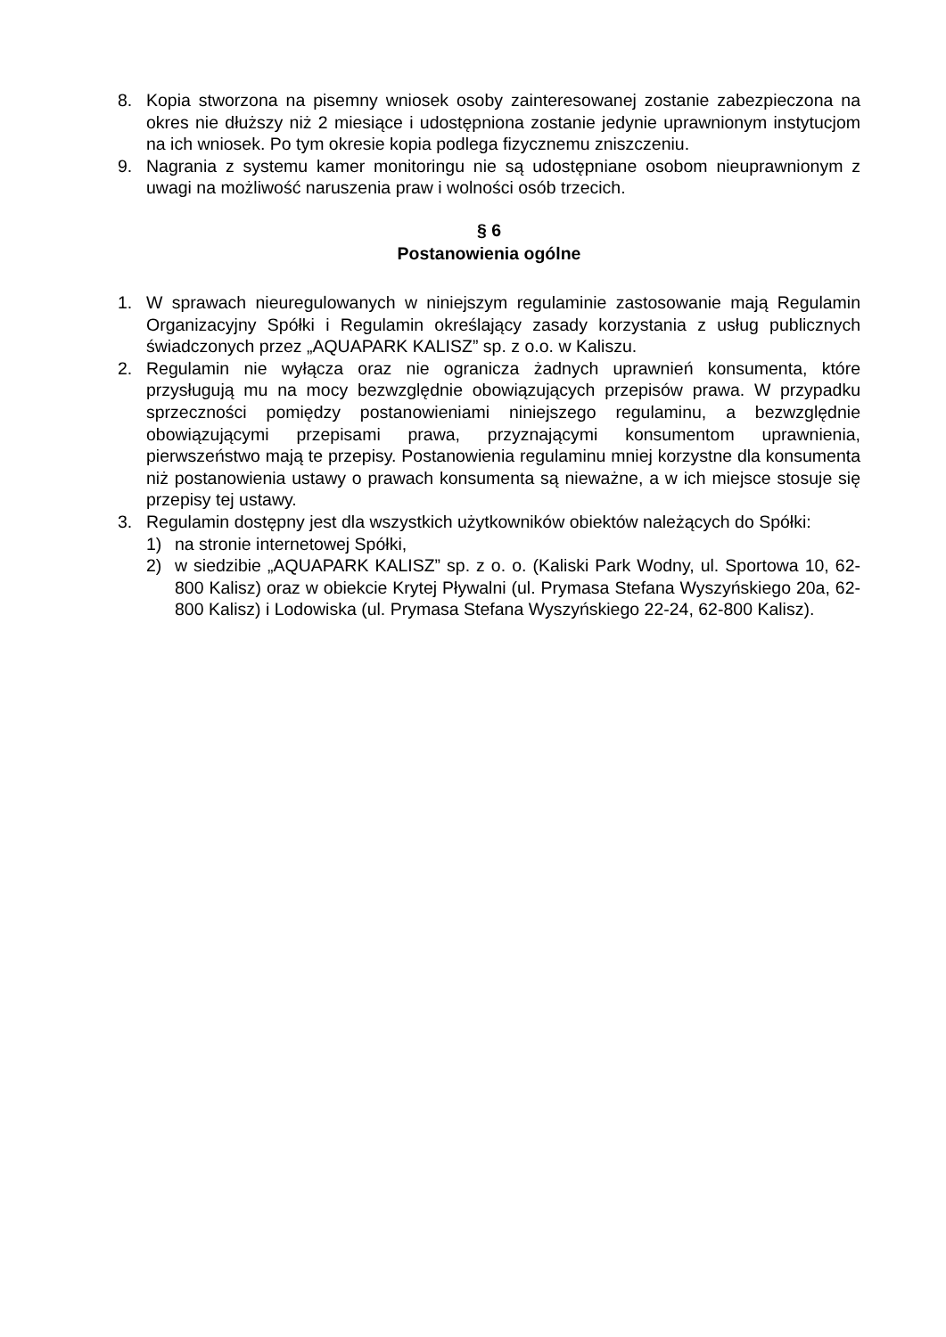8. Kopia stworzona na pisemny wniosek osoby zainteresowanej zostanie zabezpieczona na okres nie dłuższy niż 2 miesiące i udostępniona zostanie jedynie uprawnionym instytucjom na ich wniosek. Po tym okresie kopia podlega fizycznemu zniszczeniu.
9. Nagrania z systemu kamer monitoringu nie są udostępniane osobom nieuprawnionym z uwagi na możliwość naruszenia praw i wolności osób trzecich.
§ 6
Postanowienia ogólne
1. W sprawach nieuregulowanych w niniejszym regulaminie zastosowanie mają Regulamin Organizacyjny Spółki i Regulamin określający zasady korzystania z usług publicznych świadczonych przez „AQUAPARK KALISZ” sp. z o.o. w Kaliszu.
2. Regulamin nie wyłącza oraz nie ogranicza żadnych uprawnień konsumenta, które przysługują mu na mocy bezwzględnie obowiązujących przepisów prawa. W przypadku sprzeczności pomiędzy postanowieniami niniejszego regulaminu, a bezwzględnie obowiązującymi przepisami prawa, przyznającymi konsumentom uprawnienia, pierwszeństwo mają te przepisy. Postanowienia regulaminu mniej korzystne dla konsumenta niż postanowienia ustawy o prawach konsumenta są nieważne, a w ich miejsce stosuje się przepisy tej ustawy.
3. Regulamin dostępny jest dla wszystkich użytkowników obiektów należących do Spółki:
1) na stronie internetowej Spółki,
2) w siedzibie „AQUAPARK KALISZ” sp. z o. o. (Kaliski Park Wodny, ul. Sportowa 10, 62-800 Kalisz) oraz w obiekcie Krytej Pływalni (ul. Prymasa Stefana Wyszyńskiego 20a, 62-800 Kalisz) i Lodowiska (ul. Prymasa Stefana Wyszyńskiego 22-24, 62-800 Kalisz).